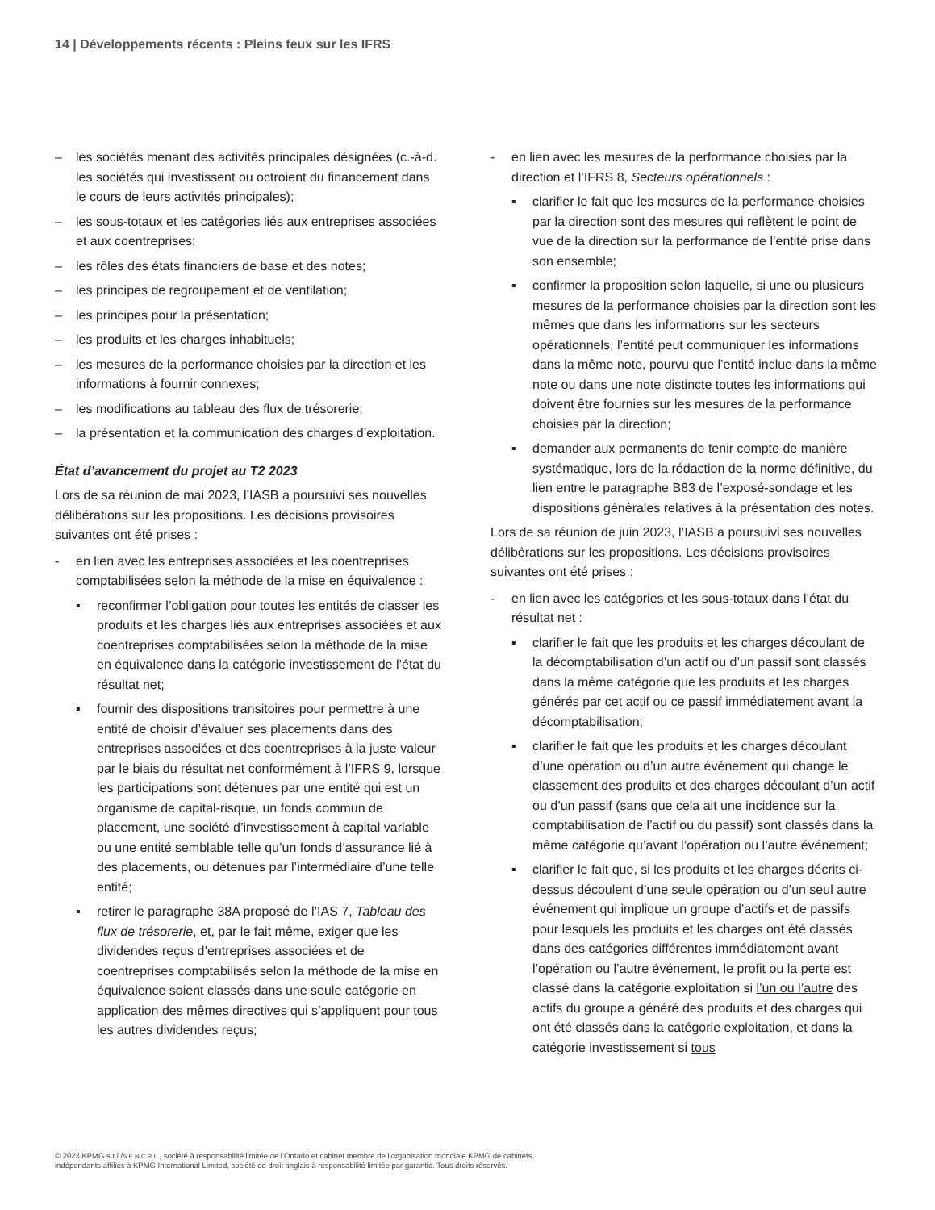14 | Développements récents : Pleins feux sur les IFRS
– les sociétés menant des activités principales désignées (c.-à-d. les sociétés qui investissent ou octroient du financement dans le cours de leurs activités principales);
– les sous-totaux et les catégories liés aux entreprises associées et aux coentreprises;
– les rôles des états financiers de base et des notes;
– les principes de regroupement et de ventilation;
– les principes pour la présentation;
– les produits et les charges inhabituels;
– les mesures de la performance choisies par la direction et les informations à fournir connexes;
– les modifications au tableau des flux de trésorerie;
– la présentation et la communication des charges d’exploitation.
État d’avancement du projet au T2 2023
Lors de sa réunion de mai 2023, l’IASB a poursuivi ses nouvelles délibérations sur les propositions. Les décisions provisoires suivantes ont été prises :
- en lien avec les entreprises associées et les coentreprises comptabilisées selon la méthode de la mise en équivalence :
▪ reconfirmer l’obligation pour toutes les entités de classer les produits et les charges liés aux entreprises associées et aux coentreprises comptabilisées selon la méthode de la mise en équivalence dans la catégorie investissement de l’état du résultat net;
▪ fournir des dispositions transitoires pour permettre à une entité de choisir d’évaluer ses placements dans des entreprises associées et des coentreprises à la juste valeur par le biais du résultat net conformément à l’IFRS 9, lorsque les participations sont détenues par une entité qui est un organisme de capital-risque, un fonds commun de placement, une société d’investissement à capital variable ou une entité semblable telle qu’un fonds d’assurance lié à des placements, ou détenues par l’intermédiaire d’une telle entité;
▪ retirer le paragraphe 38A proposé de l’IAS 7, Tableau des flux de trésorerie, et, par le fait même, exiger que les dividendes reçus d’entreprises associées et de coentreprises comptabilisés selon la méthode de la mise en équivalence soient classés dans une seule catégorie en application des mêmes directives qui s’appliquent pour tous les autres dividendes reçus;
- en lien avec les mesures de la performance choisies par la direction et l’IFRS 8, Secteurs opérationnels :
▪ clarifier le fait que les mesures de la performance choisies par la direction sont des mesures qui reflètent le point de vue de la direction sur la performance de l’entité prise dans son ensemble;
▪ confirmer la proposition selon laquelle, si une ou plusieurs mesures de la performance choisies par la direction sont les mêmes que dans les informations sur les secteurs opérationnels, l’entité peut communiquer les informations dans la même note, pourvu que l’entité inclue dans la même note ou dans une note distincte toutes les informations qui doivent être fournies sur les mesures de la performance choisies par la direction;
▪ demander aux permanents de tenir compte de manière systématique, lors de la rédaction de la norme définitive, du lien entre le paragraphe B83 de l’exposé-sondage et les dispositions générales relatives à la présentation des notes.
Lors de sa réunion de juin 2023, l’IASB a poursuivi ses nouvelles délibérations sur les propositions. Les décisions provisoires suivantes ont été prises :
- en lien avec les catégories et les sous-totaux dans l’état du résultat net :
▪ clarifier le fait que les produits et les charges découlant de la décomptabilisation d’un actif ou d’un passif sont classés dans la même catégorie que les produits et les charges générés par cet actif ou ce passif immédiatement avant la décomptabilisation;
▪ clarifier le fait que les produits et les charges découlant d’une opération ou d’un autre événement qui change le classement des produits et des charges découlant d’un actif ou d’un passif (sans que cela ait une incidence sur la comptabilisation de l’actif ou du passif) sont classés dans la même catégorie qu’avant l’opération ou l’autre événement;
▪ clarifier le fait que, si les produits et les charges décrits ci-dessus découlent d’une seule opération ou d’un seul autre événement qui implique un groupe d’actifs et de passifs pour lesquels les produits et les charges ont été classés dans des catégories différentes immédiatement avant l’opération ou l’autre événement, le profit ou la perte est classé dans la catégorie exploitation si l’un ou l’autre des actifs du groupe a généré des produits et des charges qui ont été classés dans la catégorie exploitation, et dans la catégorie investissement si tous
© 2023 KPMG s.r.l./S.E.N.C.R.L., société à responsabilité limitée de l’Ontario et cabinet membre de l’organisation mondiale KPMG de cabinets indépendants affiliés à KPMG International Limited, société de droit anglais à responsabilité limitée par garantie. Tous droits réservés.